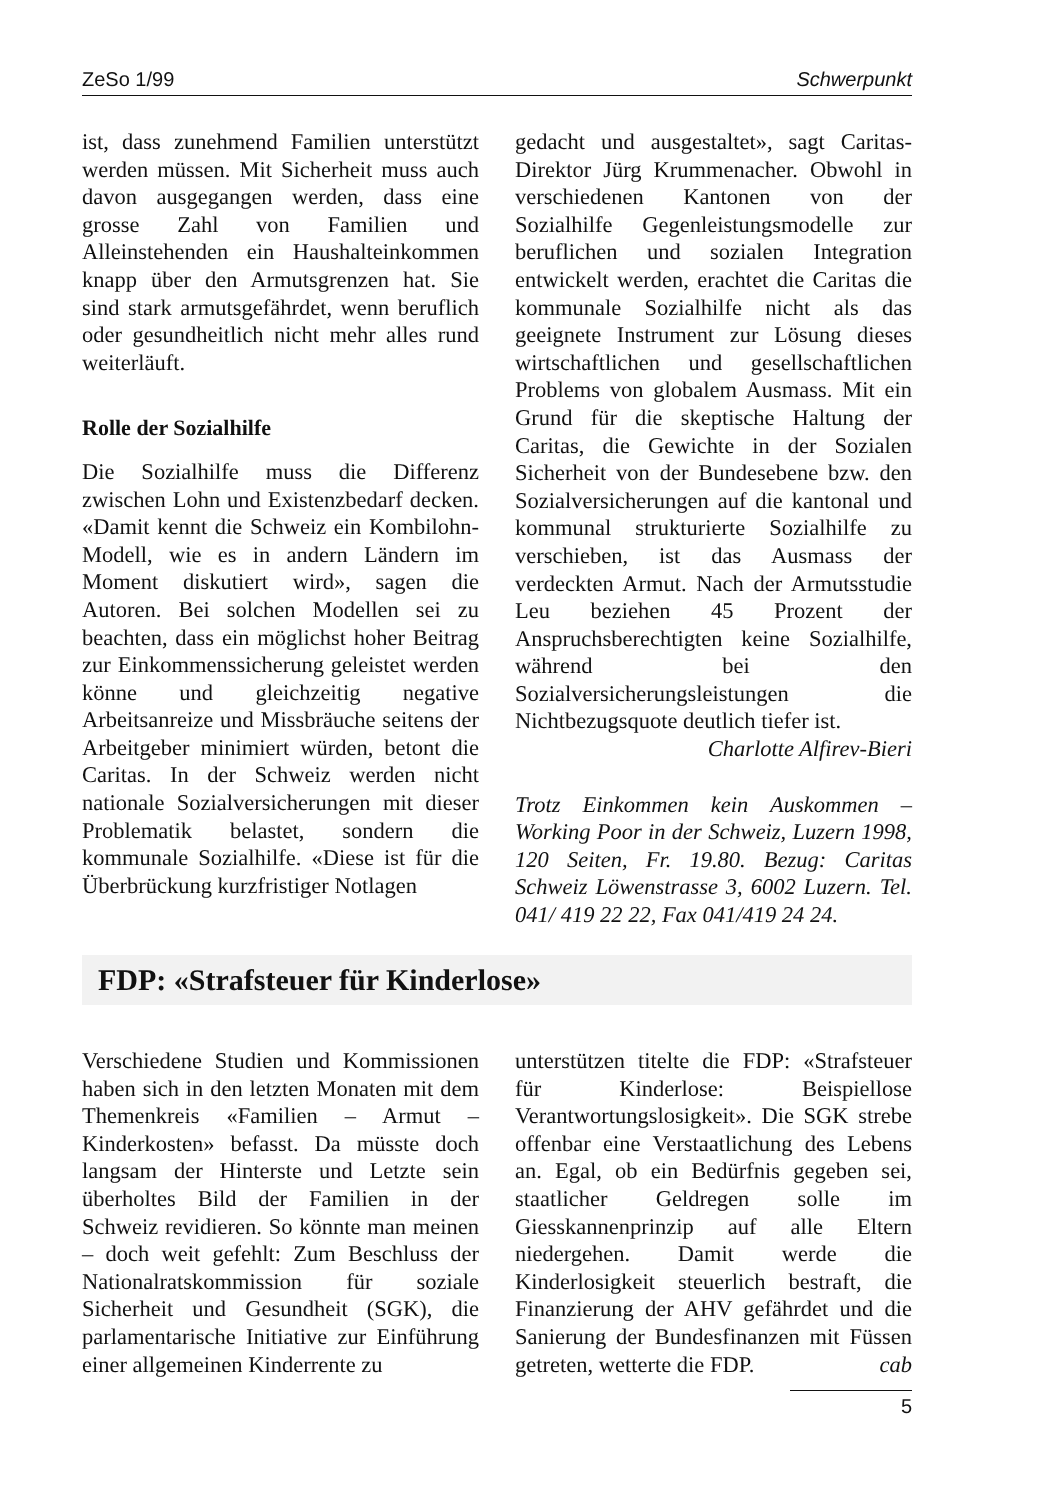ZeSo 1/99 Schwerpunkt
ist, dass zunehmend Familien unterstützt werden müssen. Mit Sicherheit muss auch davon ausgegangen werden, dass eine grosse Zahl von Familien und Alleinstehenden ein Haushalteinkommen knapp über den Armutsgrenzen hat. Sie sind stark armutsgefährdet, wenn beruflich oder gesundheitlich nicht mehr alles rund weiterläuft.
Rolle der Sozialhilfe
Die Sozialhilfe muss die Differenz zwischen Lohn und Existenzbedarf decken. «Damit kennt die Schweiz ein Kombilohn-Modell, wie es in andern Ländern im Moment diskutiert wird», sagen die Autoren. Bei solchen Modellen sei zu beachten, dass ein möglichst hoher Beitrag zur Einkommenssicherung geleistet werden könne und gleichzeitig negative Arbeitsanreize und Missbräuche seitens der Arbeitgeber minimiert würden, betont die Caritas. In der Schweiz werden nicht nationale Sozialversicherungen mit dieser Problematik belastet, sondern die kommunale Sozialhilfe. «Diese ist für die Überbrückung kurzfristiger Notlagen
gedacht und ausgestaltet», sagt Caritas-Direktor Jürg Krummenacher. Obwohl in verschiedenen Kantonen von der Sozialhilfe Gegenleistungsmodelle zur beruflichen und sozialen Integration entwickelt werden, erachtet die Caritas die kommunale Sozialhilfe nicht als das geeignete Instrument zur Lösung dieses wirtschaftlichen und gesellschaftlichen Problems von globalem Ausmass. Mit ein Grund für die skeptische Haltung der Caritas, die Gewichte in der Sozialen Sicherheit von der Bundesebene bzw. den Sozialversicherungen auf die kantonal und kommunal strukturierte Sozialhilfe zu verschieben, ist das Ausmass der verdeckten Armut. Nach der Armutsstudie Leu beziehen 45 Prozent der Anspruchsberechtigten keine Sozialhilfe, während bei den Sozialversicherungsleistungen die Nichtbezugsquote deutlich tiefer ist.
Charlotte Alfirev-Bieri
Trotz Einkommen kein Auskommen – Working Poor in der Schweiz, Luzern 1998, 120 Seiten, Fr. 19.80. Bezug: Caritas Schweiz Löwenstrasse 3, 6002 Luzern. Tel. 041/ 419 22 22, Fax 041/419 24 24.
FDP: «Strafsteuer für Kinderlose»
Verschiedene Studien und Kommissionen haben sich in den letzten Monaten mit dem Themenkreis «Familien – Armut – Kinderkosten» befasst. Da müsste doch langsam der Hinterste und Letzte sein überholtes Bild der Familien in der Schweiz revidieren. So könnte man meinen – doch weit gefehlt: Zum Beschluss der Nationalratskommission für soziale Sicherheit und Gesundheit (SGK), die parlamentarische Initiative zur Einführung einer allgemeinen Kinderrente zu
unterstützen titelte die FDP: «Strafsteuer für Kinderlose: Beispiellose Verantwortungslosigkeit». Die SGK strebe offenbar eine Verstaatlichung des Lebens an. Egal, ob ein Bedürfnis gegeben sei, staatlicher Geldregen solle im Giesskannenprinzip auf alle Eltern niedergehen. Damit werde die Kinderlosigkeit steuerlich bestraft, die Finanzierung der AHV gefährdet und die Sanierung der Bundesfinanzen mit Füssen getreten, wetterte die FDP. cab
5